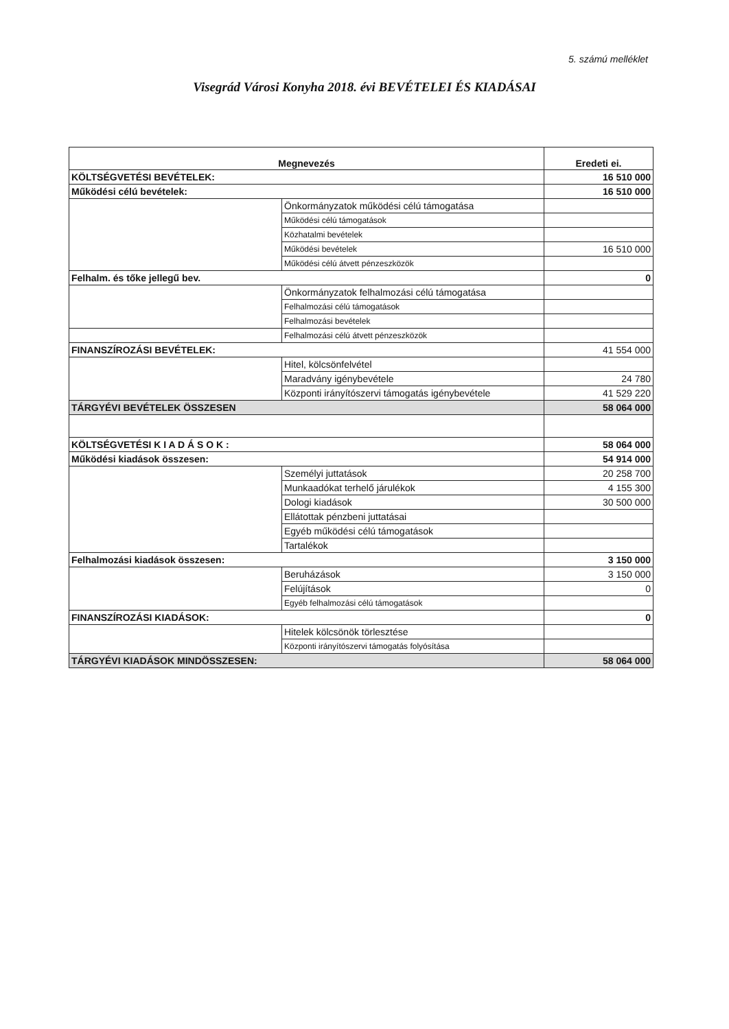5. számú melléklet
Visegrád Városi Konyha 2018. évi BEVÉTELEI ÉS KIADÁSAI
| Megnevezés | | Eredeti ei. |
| --- | --- | --- |
| KÖLTSÉGVETÉSI BEVÉTELEK: | | 16 510 000 |
| Működési célú bevételek: | | 16 510 000 |
| | Önkormányzatok működési célú támogatása | |
| | Működési célú támogatások | |
| | Közhatalmi bevételek | |
| | Működési bevételek | 16 510 000 |
| | Működési célú átvett pénzeszközök | |
| Felhalm. és tőke jellegű bev. | | 0 |
| | Önkormányzatok felhalmozási célú támogatása | |
| | Felhalmozási célú támogatások | |
| | Felhalmozási bevételek | |
| | Felhalmozási célú átvett pénzeszközök | |
| FINANSZÍROZÁSI BEVÉTELEK: | | 41 554 000 |
| | Hitel, kölcsönfelvétel | |
| | Maradvány igénybevétele | 24 780 |
| | Központi irányítószervi támogatás igénybevétele | 41 529 220 |
| TÁRGYÉVI BEVÉTELEK ÖSSZESEN | | 58 064 000 |
| KÖLTSÉGVETÉSI K I A D Á S O K : | | 58 064 000 |
| Működési kiadások összesen: | | 54 914 000 |
| | Személyi juttatások | 20 258 700 |
| | Munkaadókat terhelő járulékok | 4 155 300 |
| | Dologi kiadások | 30 500 000 |
| | Ellátottak pénzbeni juttatásai | |
| | Egyéb működési célú támogatások | |
| | Tartalékok | |
| Felhalmozási kiadások összesen: | | 3 150 000 |
| | Beruházások | 3 150 000 |
| | Felújítások | 0 |
| | Egyéb felhalmozási célú támogatások | |
| FINANSZÍROZÁSI KIADÁSOK: | | 0 |
| | Hitelek kölcsönök törlesztése | |
| | Központi irányítószervi támogatás folyósítása | |
| TÁRGYÉVI KIADÁSOK MINDÖSSZESEN: | | 58 064 000 |